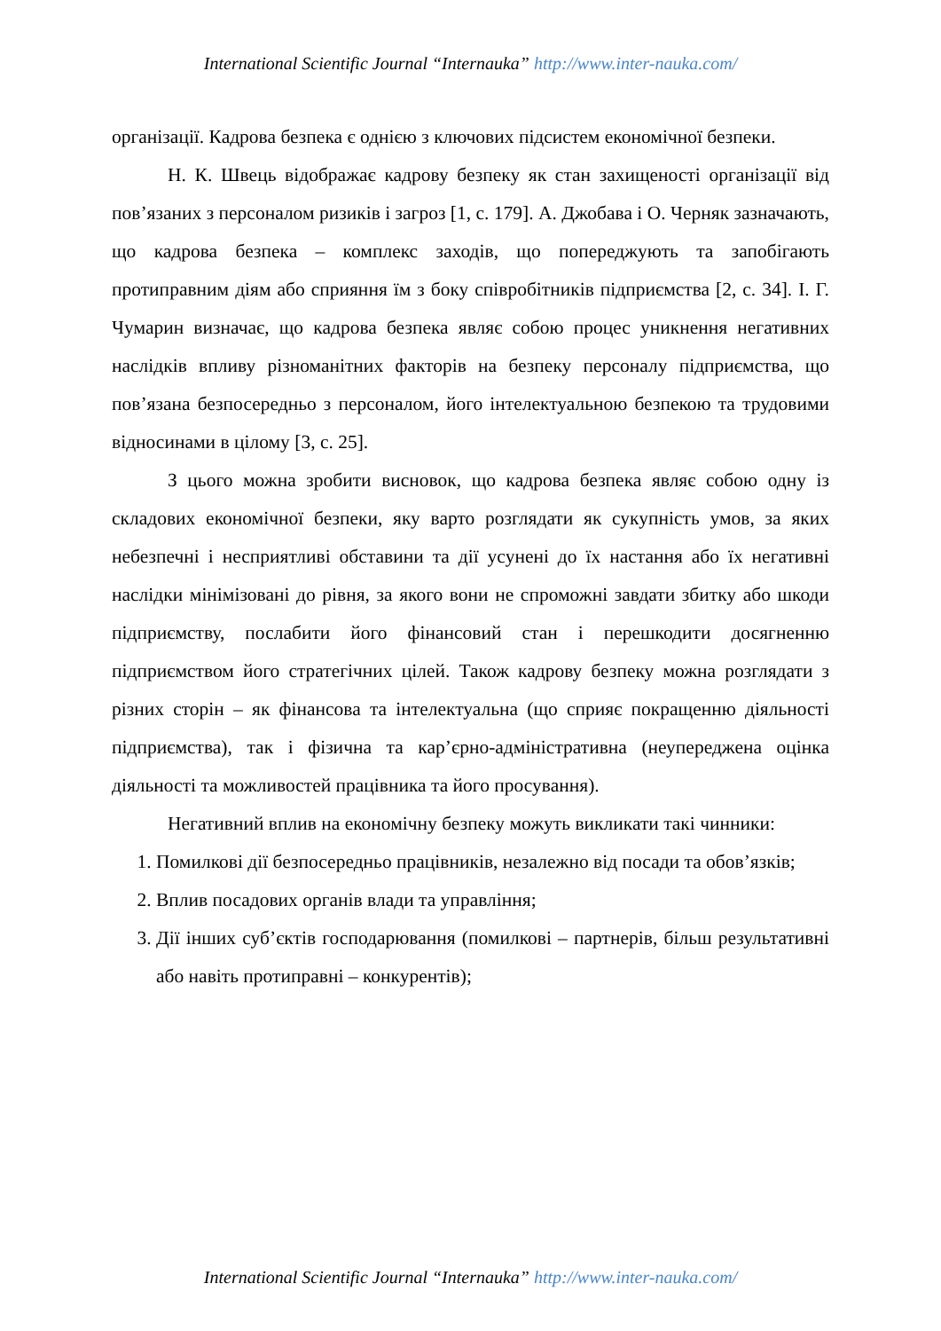International Scientific Journal “Internauka” http://www.inter-nauka.com/
організації. Кадрова безпека є однією з ключових підсистем економічної безпеки.
Н. К. Швець відображає кадрову безпеку як стан захищеності організації від пов’язаних з персоналом ризиків і загроз [1, с. 179]. А. Джобава і О. Черняк зазначають, що кадрова безпека – комплекс заходів, що попереджують та запобігають протиправним діям або сприяння їм з боку співробітників підприємства [2, с. 34]. І. Г. Чумарин визначає, що кадрова безпека являє собою процес уникнення негативних наслідків впливу різноманітних факторів на безпеку персоналу підприємства, що пов’язана безпосередньо з персоналом, його інтелектуальною безпекою та трудовими відносинами в цілому [3, с. 25].
З цього можна зробити висновок, що кадрова безпека являє собою одну із складових економічної безпеки, яку варто розглядати як сукупність умов, за яких небезпечні і несприятливі обставини та дії усунені до їх настання або їх негативні наслідки мінімізовані до рівня, за якого вони не спроможні завдати збитку або шкоди підприємству, послабити його фінансовий стан і перешкодити досягненню підприємством його стратегічних цілей. Також кадрову безпеку можна розглядати з різних сторін – як фінансова та інтелектуальна (що сприяє покращенню діяльності підприємства), так і фізична та кар’єрно-адміністративна (неупереджена оцінка діяльності та можливостей працівника та його просування).
Негативний вплив на економічну безпеку можуть викликати такі чинники:
1. Помилкові дії безпосередньо працівників, незалежно від посади та обов’язків;
2. Вплив посадових органів влади та управління;
3. Дії інших суб’єктів господарювання (помилкові – партнерів, більш результативні або навіть протиправні – конкурентів);
International Scientific Journal “Internauka” http://www.inter-nauka.com/